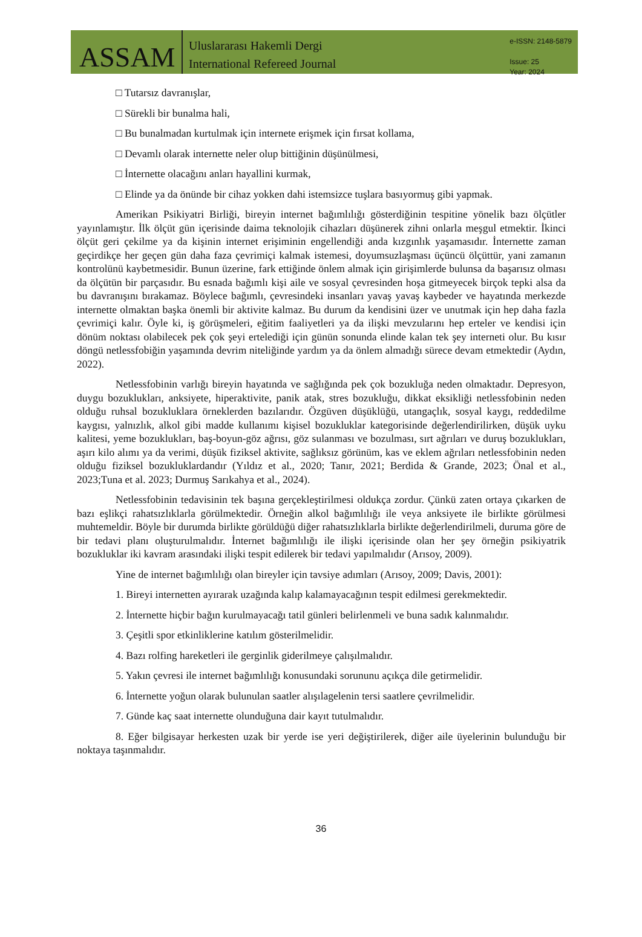ASSAM
Uluslararası Hakemli Dergi
International Refereed Journal
e-ISSN: 2148-5879
Issue: 25
Year: 2024
□ Tutarsız davranışlar,
□ Sürekli bir bunalma hali,
□ Bu bunalmadan kurtulmak için internete erişmek için fırsat kollama,
□ Devamlı olarak internette neler olup bittiğinin düşünülmesi,
□ İnternette olacağını anları hayallini kurmak,
□ Elinde ya da önünde bir cihaz yokken dahi istemsizce tuşlara basıyormuş gibi yapmak.
Amerikan Psikiyatri Birliği, bireyin internet bağımlılığı gösterdiğinin tespitine yönelik bazı ölçütler yayınlamıştır. İlk ölçüt gün içerisinde daima teknolojik cihazları düşünerek zihni onlarla meşgul etmektir. İkinci ölçüt geri çekilme ya da kişinin internet erişiminin engellendiği anda kızgınlık yaşamasıdır. İnternette zaman geçirdikçe her geçen gün daha faza çevrimiçi kalmak istemesi, doyumsuzlaşması üçüncü ölçüttür, yani zamanın kontrolünü kaybetmesidir. Bunun üzerine, fark ettiğinde önlem almak için girişimlerde bulunsa da başarısız olması da ölçütün bir parçasıdır. Bu esnada bağımlı kişi aile ve sosyal çevresinden hoşa gitmeyecek birçok tepki alsa da bu davranışını bırakamaz. Böylece bağımlı, çevresindeki insanları yavaş yavaş kaybeder ve hayatında merkezde internette olmaktan başka önemli bir aktivite kalmaz. Bu durum da kendisini üzer ve unutmak için hep daha fazla çevrimiçi kalır. Öyle ki, iş görüşmeleri, eğitim faaliyetleri ya da ilişki mevzularını hep erteler ve kendisi için dönüm noktası olabilecek pek çok şeyi ertelediği için günün sonunda elinde kalan tek şey interneti olur. Bu kısır döngü netlessfobiğin yaşamında devrim niteliğinde yardım ya da önlem almadığı sürece devam etmektedir (Aydın, 2022).
Netlessfobinin varlığı bireyin hayatında ve sağlığında pek çok bozukluğa neden olmaktadır. Depresyon, duygu bozuklukları, anksiyete, hiperaktivite, panik atak, stres bozukluğu, dikkat eksikliği netlessfobinin neden olduğu ruhsal bozukluklara örneklerden bazılarıdır. Özgüven düşüklüğü, utangaçlık, sosyal kaygı, reddedilme kaygısı, yalnızlık, alkol gibi madde kullanımı kişisel bozukluklar kategorisinde değerlendirilirken, düşük uyku kalitesi, yeme bozuklukları, baş-boyun-göz ağrısı, göz sulanması ve bozulması, sırt ağrıları ve duruş bozuklukları, aşırı kilo alımı ya da verimi, düşük fiziksel aktivite, sağlıksız görünüm, kas ve eklem ağrıları netlessfobinin neden olduğu fiziksel bozukluklardandır (Yıldız et al., 2020; Tanır, 2021; Berdida & Grande, 2023; Önal et al., 2023;Tuna et al. 2023; Durmuş Sarıkahya et al., 2024).
Netlessfobinin tedavisinin tek başına gerçekleştirilmesi oldukça zordur. Çünkü zaten ortaya çıkarken de bazı eşlikçi rahatsızlıklarla görülmektedir. Örneğin alkol bağımlılığı ile veya anksiyete ile birlikte görülmesi muhtemeldir. Böyle bir durumda birlikte görüldüğü diğer rahatsızlıklarla birlikte değerlendirilmeli, duruma göre de bir tedavi planı oluşturulmalıdır. İnternet bağımlılığı ile ilişki içerisinde olan her şey örneğin psikiyatrik bozukluklar iki kavram arasındaki ilişki tespit edilerek bir tedavi yapılmalıdır (Arısoy, 2009).
Yine de internet bağımlılığı olan bireyler için tavsiye adımları (Arısoy, 2009; Davis, 2001):
1. Bireyi internetten ayırarak uzağında kalıp kalamayacağının tespit edilmesi gerekmektedir.
2. İnternette hiçbir bağın kurulmayacağı tatil günleri belirlenmeli ve buna sadık kalınmalıdır.
3. Çeşitli spor etkinliklerine katılım gösterilmelidir.
4. Bazı rolfing hareketleri ile gerginlik giderilmeye çalışılmalıdır.
5. Yakın çevresi ile internet bağımlılığı konusundaki sorununu açıkça dile getirmelidir.
6. İnternette yoğun olarak bulunulan saatler alışılagelenin tersi saatlere çevrilmelidir.
7. Günde kaç saat internette olunduğuna dair kayıt tutulmalıdır.
8. Eğer bilgisayar herkesten uzak bir yerde ise yeri değiştirilerek, diğer aile üyelerinin bulunduğu bir noktaya taşınmalıdır.
36